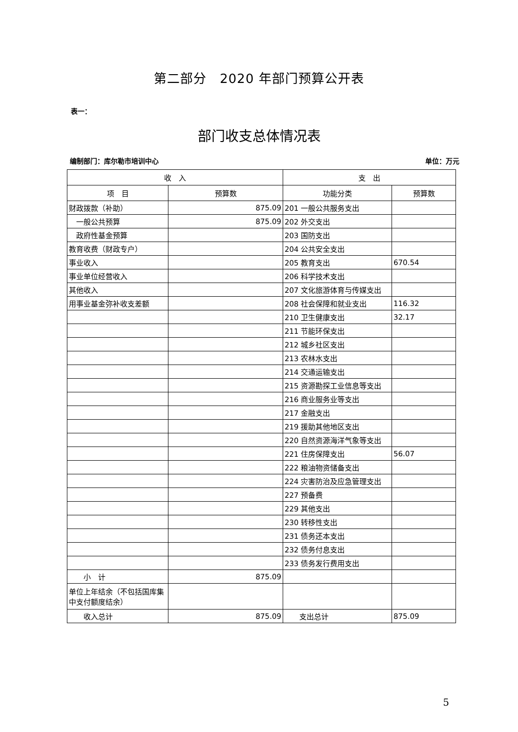第二部分　2020 年部门预算公开表
表一：
部门收支总体情况表
编制部门：库尔勒市培训中心 单位：万元
| 收 入 | | 支 出 | |
| --- | --- | --- | --- |
| 项 目 | 预算数 | 功能分类 | 预算数 |
| 财政拨款（补助） | 875.09 | 201 一般公共服务支出 | |
| 一般公共预算 | 875.09 | 202 外交支出 | |
| 政府性基金预算 | | 203 国防支出 | |
| 教育收费（财政专户） | | 204 公共安全支出 | |
| 事业收入 | | 205 教育支出 | 670.54 |
| 事业单位经营收入 | | 206 科学技术支出 | |
| 其他收入 | | 207 文化旅游体育与传媒支出 | |
| 用事业基金弥补收支差额 | | 208 社会保障和就业支出 | 116.32 |
| | | 210 卫生健康支出 | 32.17 |
| | | 211 节能环保支出 | |
| | | 212 城乡社区支出 | |
| | | 213 农林水支出 | |
| | | 214 交通运输支出 | |
| | | 215 资源勘探工业信息等支出 | |
| | | 216 商业服务业等支出 | |
| | | 217 金融支出 | |
| | | 219 援助其他地区支出 | |
| | | 220 自然资源海洋气象等支出 | |
| | | 221 住房保障支出 | 56.07 |
| | | 222 粮油物资储备支出 | |
| | | 224 灾害防治及应急管理支出 | |
| | | 227 预备费 | |
| | | 229 其他支出 | |
| | | 230 转移性支出 | |
| | | 231 债务还本支出 | |
| | | 232 债务付息支出 | |
| | | 233 债务发行费用支出 | |
| 小 计 | 875.09 | | |
| 单位上年结余（不包括国库集中支付额度结余） | | | |
| 收入总计 | 875.09 | 支出总计 | 875.09 |
5